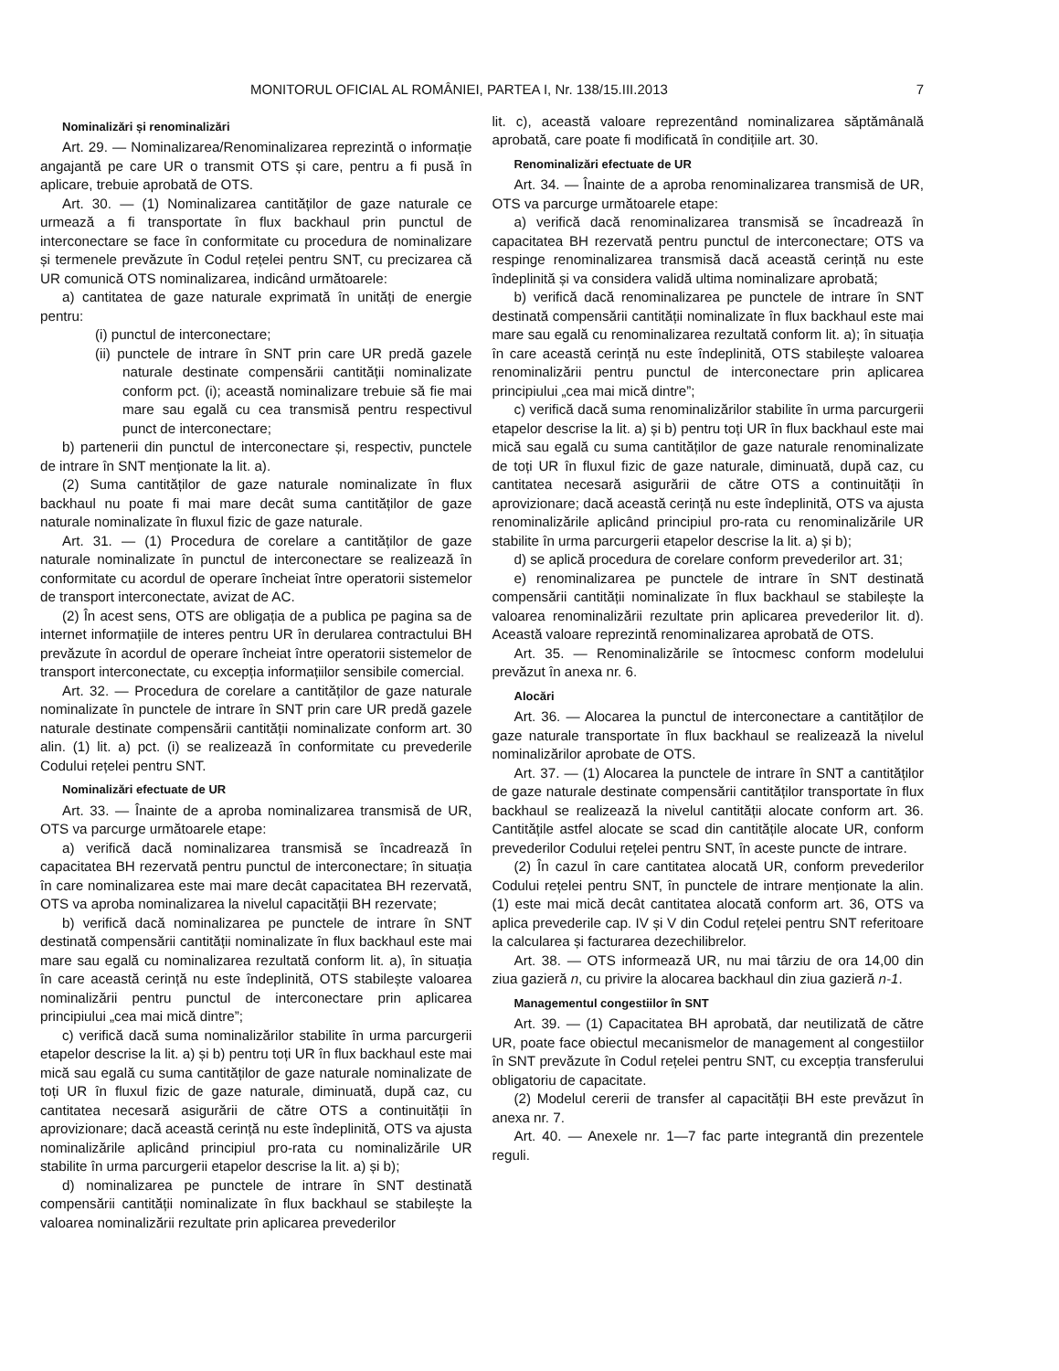MONITORUL OFICIAL AL ROMÂNIEI, PARTEA I, Nr. 138/15.III.2013 7
Nominalizări și renominalizări
Art. 29. — Nominalizarea/Renominalizarea reprezintă o informație angajantă pe care UR o transmit OTS și care, pentru a fi pusă în aplicare, trebuie aprobată de OTS.
Art. 30. — (1) Nominalizarea cantităților de gaze naturale ce urmează a fi transportate în flux backhaul prin punctul de interconectare se face în conformitate cu procedura de nominalizare și termenele prevăzute în Codul rețelei pentru SNT, cu precizarea că UR comunică OTS nominalizarea, indicând următoarele:
a) cantitatea de gaze naturale exprimată în unități de energie pentru:
(i) punctul de interconectare;
(ii) punctele de intrare în SNT prin care UR predă gazele naturale destinate compensării cantității nominalizate conform pct. (i); această nominalizare trebuie să fie mai mare sau egală cu cea transmisă pentru respectivul punct de interconectare;
b) partenerii din punctul de interconectare și, respectiv, punctele de intrare în SNT menționate la lit. a).
(2) Suma cantităților de gaze naturale nominalizate în flux backhaul nu poate fi mai mare decât suma cantităților de gaze naturale nominalizate în fluxul fizic de gaze naturale.
Art. 31. — (1) Procedura de corelare a cantităților de gaze naturale nominalizate în punctul de interconectare se realizează în conformitate cu acordul de operare încheiat între operatorii sistemelor de transport interconectate, avizat de AC.
(2) În acest sens, OTS are obligația de a publica pe pagina sa de internet informațiile de interes pentru UR în derularea contractului BH prevăzute în acordul de operare încheiat între operatorii sistemelor de transport interconectate, cu excepția informațiilor sensibile comercial.
Art. 32. — Procedura de corelare a cantităților de gaze naturale nominalizate în punctele de intrare în SNT prin care UR predă gazele naturale destinate compensării cantității nominalizate conform art. 30 alin. (1) lit. a) pct. (i) se realizează în conformitate cu prevederile Codului rețelei pentru SNT.
Nominalizări efectuate de UR
Art. 33. — Înainte de a aproba nominalizarea transmisă de UR, OTS va parcurge următoarele etape:
a) verifică dacă nominalizarea transmisă se încadrează în capacitatea BH rezervată pentru punctul de interconectare; în situația în care nominalizarea este mai mare decât capacitatea BH rezervată, OTS va aproba nominalizarea la nivelul capacității BH rezervate;
b) verifică dacă nominalizarea pe punctele de intrare în SNT destinată compensării cantității nominalizate în flux backhaul este mai mare sau egală cu nominalizarea rezultată conform lit. a), în situația în care această cerință nu este îndeplinită, OTS stabilește valoarea nominalizării pentru punctul de interconectare prin aplicarea principiului „cea mai mică dintre”;
c) verifică dacă suma nominalizărilor stabilite în urma parcurgerii etapelor descrise la lit. a) și b) pentru toți UR în flux backhaul este mai mică sau egală cu suma cantităților de gaze naturale nominalizate de toți UR în fluxul fizic de gaze naturale, diminuată, după caz, cu cantitatea necesară asigurării de către OTS a continuității în aprovizionare; dacă această cerință nu este îndeplinită, OTS va ajusta nominalizările aplicând principiul pro-rata cu nominalizările UR stabilite în urma parcurgerii etapelor descrise la lit. a) și b);
d) nominalizarea pe punctele de intrare în SNT destinată compensării cantității nominalizate în flux backhaul se stabilește la valoarea nominalizării rezultate prin aplicarea prevederilor
lit. c), această valoare reprezentând nominalizarea săptămânală aprobată, care poate fi modificată în condițiile art. 30.
Renominalizări efectuate de UR
Art. 34. — Înainte de a aproba renominalizarea transmisă de UR, OTS va parcurge următoarele etape:
a) verifică dacă renominalizarea transmisă se încadrează în capacitatea BH rezervată pentru punctul de interconectare; OTS va respinge renominalizarea transmisă dacă această cerință nu este îndeplinită și va considera validă ultima nominalizare aprobată;
b) verifică dacă renominalizarea pe punctele de intrare în SNT destinată compensării cantității nominalizate în flux backhaul este mai mare sau egală cu renominalizarea rezultată conform lit. a); în situația în care această cerință nu este îndeplinită, OTS stabilește valoarea renominalizării pentru punctul de interconectare prin aplicarea principiului „cea mai mică dintre”;
c) verifică dacă suma renominalizărilor stabilite în urma parcurgerii etapelor descrise la lit. a) și b) pentru toți UR în flux backhaul este mai mică sau egală cu suma cantităților de gaze naturale renominalizate de toți UR în fluxul fizic de gaze naturale, diminuată, după caz, cu cantitatea necesară asigurării de către OTS a continuității în aprovizionare; dacă această cerință nu este îndeplinită, OTS va ajusta renominalizările aplicând principiul pro-rata cu renominalizările UR stabilite în urma parcurgerii etapelor descrise la lit. a) și b);
d) se aplică procedura de corelare conform prevederilor art. 31;
e) renominalizarea pe punctele de intrare în SNT destinată compensării cantității nominalizate în flux backhaul se stabilește la valoarea renominalizării rezultate prin aplicarea prevederilor lit. d). Această valoare reprezintă renominalizarea aprobată de OTS.
Art. 35. — Renominalizările se întocmesc conform modelului prevăzut în anexa nr. 6.
Alocări
Art. 36. — Alocarea la punctul de interconectare a cantităților de gaze naturale transportate în flux backhaul se realizează la nivelul nominalizărilor aprobate de OTS.
Art. 37. — (1) Alocarea la punctele de intrare în SNT a cantităților de gaze naturale destinate compensării cantităților transportate în flux backhaul se realizează la nivelul cantității alocate conform art. 36. Cantitățile astfel alocate se scad din cantitățile alocate UR, conform prevederilor Codului rețelei pentru SNT, în aceste puncte de intrare.
(2) În cazul în care cantitatea alocată UR, conform prevederilor Codului rețelei pentru SNT, în punctele de intrare menționate la alin. (1) este mai mică decât cantitatea alocată conform art. 36, OTS va aplica prevederile cap. IV și V din Codul rețelei pentru SNT referitoare la calcularea și facturarea dezechilibrelor.
Art. 38. — OTS informează UR, nu mai târziu de ora 14,00 din ziua gazieră n, cu privire la alocarea backhaul din ziua gazieră n-1.
Managementul congestiilor în SNT
Art. 39. — (1) Capacitatea BH aprobată, dar neutilizată de către UR, poate face obiectul mecanismelor de management al congestiilor în SNT prevăzute în Codul rețelei pentru SNT, cu excepția transferului obligatoriu de capacitate.
(2) Modelul cererii de transfer al capacității BH este prevăzut în anexa nr. 7.
Art. 40. — Anexele nr. 1—7 fac parte integrantă din prezentele reguli.